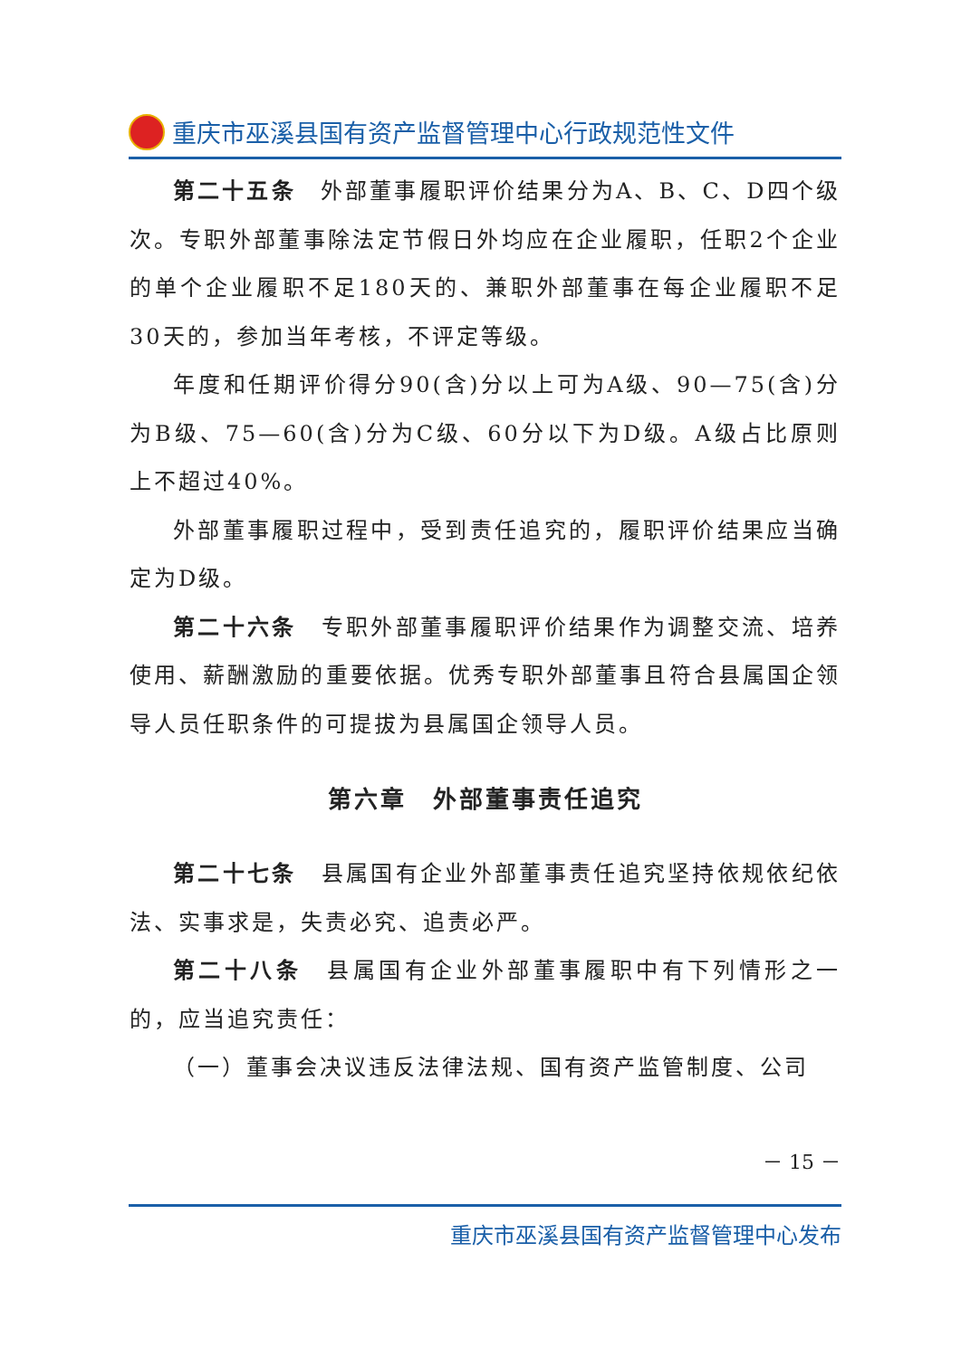重庆市巫溪县国有资产监督管理中心行政规范性文件
第二十五条　外部董事履职评价结果分为A、B、C、D四个级次。专职外部董事除法定节假日外均应在企业履职，任职2个企业的单个企业履职不足180天的、兼职外部董事在每企业履职不足30天的，参加当年考核，不评定等级。
年度和任期评价得分90(含)分以上可为A级、90—75(含)分为B级、75—60(含)分为C级、60分以下为D级。A级占比原则上不超过40%。
外部董事履职过程中，受到责任追究的，履职评价结果应当确定为D级。
第二十六条　专职外部董事履职评价结果作为调整交流、培养使用、薪酬激励的重要依据。优秀专职外部董事且符合县属国企领导人员任职条件的可提拔为县属国企领导人员。
第六章　外部董事责任追究
第二十七条　县属国有企业外部董事责任追究坚持依规依纪依法、实事求是，失责必究、追责必严。
第二十八条　县属国有企业外部董事履职中有下列情形之一的，应当追究责任：
（一）董事会决议违反法律法规、国有资产监管制度、公司
－ 15 －
重庆市巫溪县国有资产监督管理中心发布